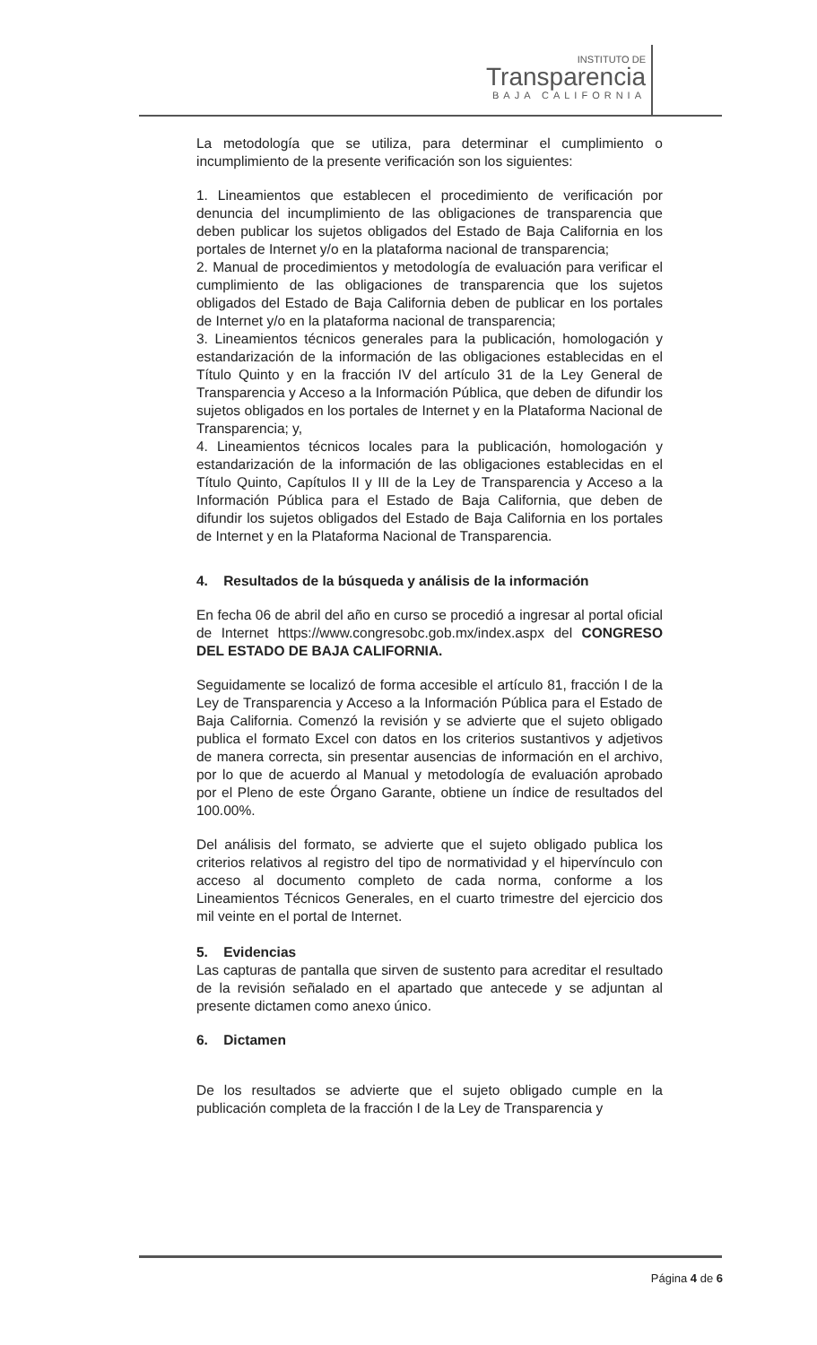INSTITUTO DE
Transparencia
BAJA CALIFORNIA
La metodología que se utiliza, para determinar el cumplimiento o incumplimiento de la presente verificación son los siguientes:
1. Lineamientos que establecen el procedimiento de verificación por denuncia del incumplimiento de las obligaciones de transparencia que deben publicar los sujetos obligados del Estado de Baja California en los portales de Internet y/o en la plataforma nacional de transparencia;
2. Manual de procedimientos y metodología de evaluación para verificar el cumplimiento de las obligaciones de transparencia que los sujetos obligados del Estado de Baja California deben de publicar en los portales de Internet y/o en la plataforma nacional de transparencia;
3. Lineamientos técnicos generales para la publicación, homologación y estandarización de la información de las obligaciones establecidas en el Título Quinto y en la fracción IV del artículo 31 de la Ley General de Transparencia y Acceso a la Información Pública, que deben de difundir los sujetos obligados en los portales de Internet y en la Plataforma Nacional de Transparencia; y,
4. Lineamientos técnicos locales para la publicación, homologación y estandarización de la información de las obligaciones establecidas en el Título Quinto, Capítulos II y III de la Ley de Transparencia y Acceso a la Información Pública para el Estado de Baja California, que deben de difundir los sujetos obligados del Estado de Baja California en los portales de Internet y en la Plataforma Nacional de Transparencia.
4. Resultados de la búsqueda y análisis de la información
En fecha 06 de abril del año en curso se procedió a ingresar al portal oficial de Internet https://www.congresobc.gob.mx/index.aspx del CONGRESO DEL ESTADO DE BAJA CALIFORNIA.
Seguidamente se localizó de forma accesible el artículo 81, fracción I de la Ley de Transparencia y Acceso a la Información Pública para el Estado de Baja California. Comenzó la revisión y se advierte que el sujeto obligado publica el formato Excel con datos en los criterios sustantivos y adjetivos de manera correcta, sin presentar ausencias de información en el archivo, por lo que de acuerdo al Manual y metodología de evaluación aprobado por el Pleno de este Órgano Garante, obtiene un índice de resultados del 100.00%.
Del análisis del formato, se advierte que el sujeto obligado publica los criterios relativos al registro del tipo de normatividad y el hipervínculo con acceso al documento completo de cada norma, conforme a los Lineamientos Técnicos Generales, en el cuarto trimestre del ejercicio dos mil veinte en el portal de Internet.
5. Evidencias
Las capturas de pantalla que sirven de sustento para acreditar el resultado de la revisión señalado en el apartado que antecede y se adjuntan al presente dictamen como anexo único.
6. Dictamen
De los resultados se advierte que el sujeto obligado cumple en la publicación completa de la fracción I de la Ley de Transparencia y
Página 4 de 6